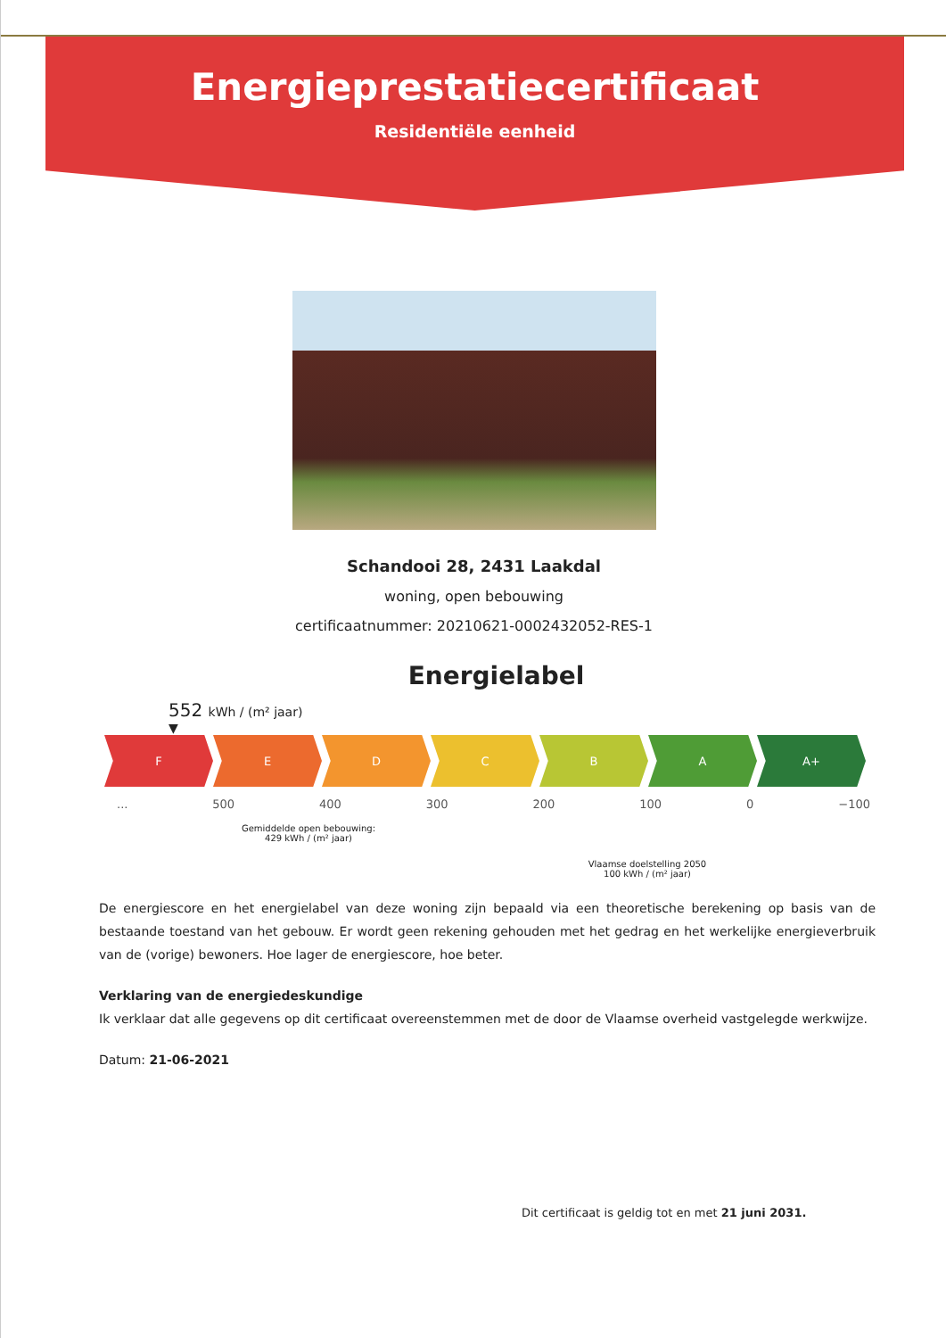Energieprestatiecertificaat
Residentiële eenheid
Schandooi 28, 2431 Laakdal
woning, open bebouwing
certificaatnummer: 20210621-0002432052-RES-1
Energielabel
552 kWh / (m² jaar)
▼
F E D C B A A+
... 500 400 300 200 100 0 −100
Gemiddelde open bebouwing:
429 kWh / (m² jaar)
Vlaamse doelstelling 2050
100 kWh / (m² jaar)
De energiescore en het energielabel van deze woning zijn bepaald via een theoretische berekening op basis van de bestaande toestand van het gebouw. Er wordt geen rekening gehouden met het gedrag en het werkelijke energieverbruik van de (vorige) bewoners. Hoe lager de energiescore, hoe beter.
Verklaring van de energiedeskundige
Ik verklaar dat alle gegevens op dit certificaat overeenstemmen met de door de Vlaamse overheid vastgelegde werkwijze.
Datum: 21-06-2021
Dit certificaat is geldig tot en met 21 juni 2031.